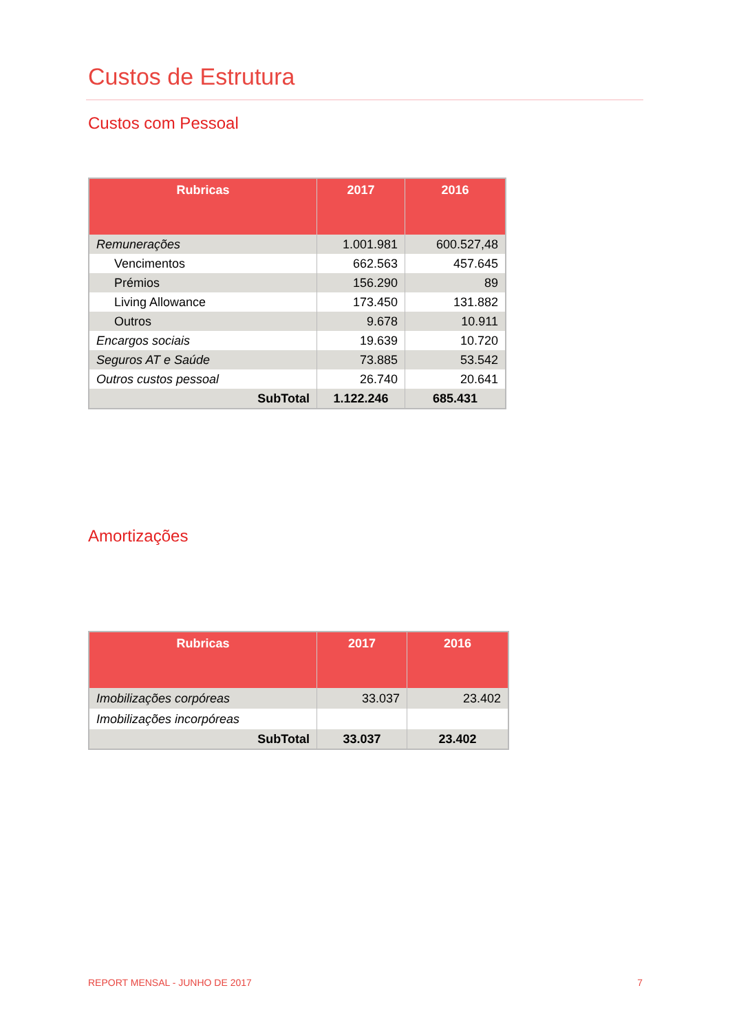Custos de Estrutura
Custos com Pessoal
| Rubricas | 2017 | 2016 |
| --- | --- | --- |
| Remunerações | 1.001.981 | 600.527,48 |
| Vencimentos | 662.563 | 457.645 |
| Prémios | 156.290 | 89 |
| Living Allowance | 173.450 | 131.882 |
| Outros | 9.678 | 10.911 |
| Encargos sociais | 19.639 | 10.720 |
| Seguros AT e Saúde | 73.885 | 53.542 |
| Outros custos pessoal | 26.740 | 20.641 |
| SubTotal | 1.122.246 | 685.431 |
Amortizações
| Rubricas | 2017 | 2016 |
| --- | --- | --- |
| Imobilizações corpóreas | 33.037 | 23.402 |
| Imobilizações incorpóreas | | |
| SubTotal | 33.037 | 23.402 |
REPORT MENSAL - JUNHO DE 2017 7